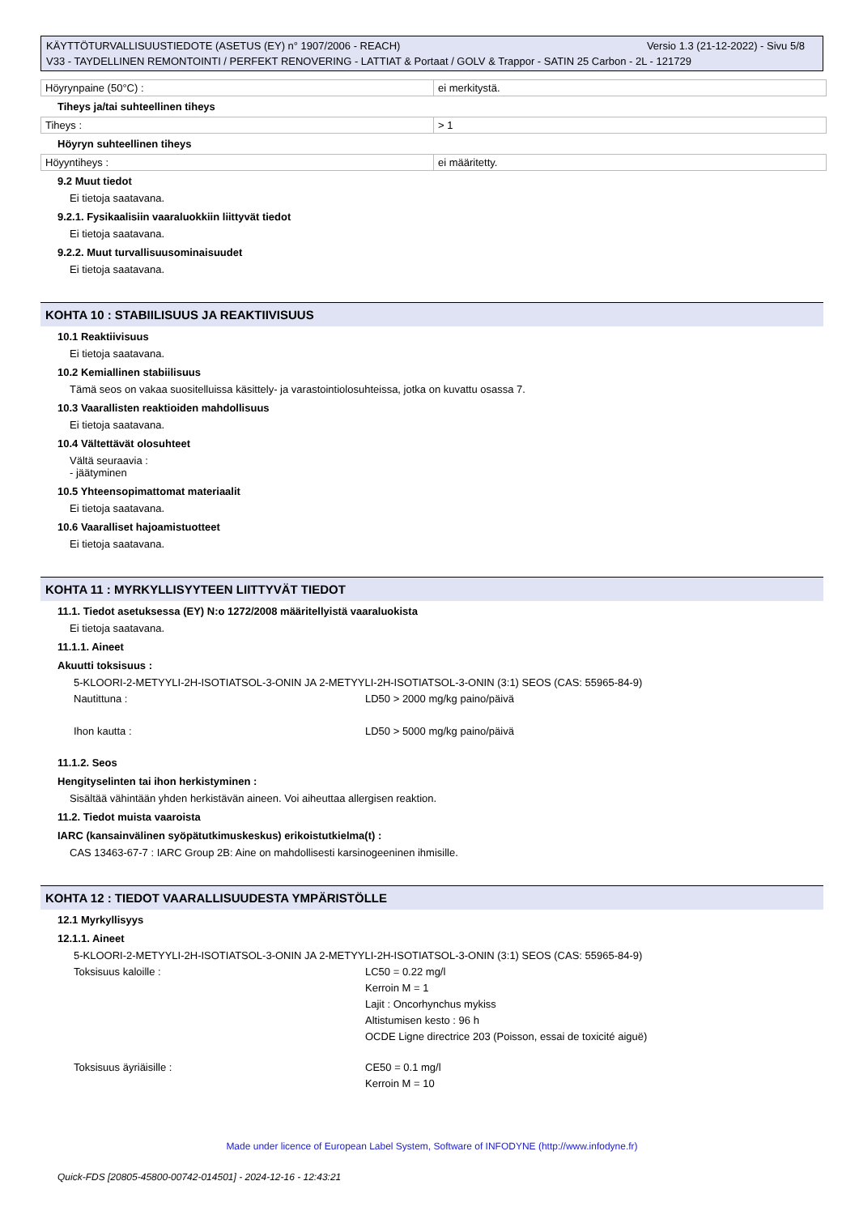Versio 1.3 (21-12-2022) - Sivu 5/8 KÄYTTÖTURVALLISUUSTIEDOTE (ASETUS (EY) n° 1907/2006 - REACH)
V33 - TAYDELLINEN REMONTOINTI / PERFEKT RENOVERING - LATTIAT & Portaat / GOLV & Trappor - SATIN 25 Carbon - 2L - 121729
| Höyrynpaine (50°C) : | ei merkitystä. |
Tiheys ja/tai suhteellinen tiheys
| Tiheys : | > 1 |
Höyryn suhteellinen tiheys
| Höyyntiheys : | ei määritetty. |
9.2 Muut tiedot
Ei tietoja saatavana.
9.2.1. Fysikaalisiin vaaraluokkiin liittyvät tiedot
Ei tietoja saatavana.
9.2.2. Muut turvallisuusominaisuudet
Ei tietoja saatavana.
KOHTA 10 : STABIILISUUS JA REAKTIIVISUUS
10.1 Reaktiivisuus
Ei tietoja saatavana.
10.2 Kemiallinen stabiilisuus
Tämä seos on vakaa suositelluissa käsittely- ja varastointiolosuhteissa, jotka on kuvattu osassa 7.
10.3 Vaarallisten reaktioiden mahdollisuus
Ei tietoja saatavana.
10.4 Vältettävät olosuhteet
Vältä seuraavia :
- jäätyminen
10.5 Yhteensopimattomat materiaalit
Ei tietoja saatavana.
10.6 Vaaralliset hajoamistuotteet
Ei tietoja saatavana.
KOHTA 11 : MYRKYLLISYYTEEN LIITTYVÄT TIEDOT
11.1. Tiedot asetuksessa (EY) N:o 1272/2008 määritellyistä vaaraluokista
Ei tietoja saatavana.
11.1.1. Aineet
Akuutti toksisuus :
5-KLOORI-2-METYYLI-2H-ISOTIATSOL-3-ONIN JA 2-METYYLI-2H-ISOTIATSOL-3-ONIN (3:1) SEOS (CAS: 55965-84-9)
Nautittuna :
LD50 > 2000 mg/kg paino/päivä
Ihon kautta :
LD50 > 5000 mg/kg paino/päivä
11.1.2. Seos
Hengityselinten tai ihon herkistyminen :
Sisältää vähintään yhden herkistävän aineen. Voi aiheuttaa allergisen reaktion.
11.2. Tiedot muista vaaroista
IARC (kansainvälinen syöpätutkimuskeskus) erikoistutkielma(t) :
CAS 13463-67-7 : IARC Group 2B: Aine on mahdollisesti karsinogeeninen ihmisille.
KOHTA 12 : TIEDOT VAARALLISUUDESTA YMPÄRISTÖLLE
12.1 Myrkyllisyys
12.1.1. Aineet
5-KLOORI-2-METYYLI-2H-ISOTIATSOL-3-ONIN JA 2-METYYLI-2H-ISOTIATSOL-3-ONIN (3:1) SEOS (CAS: 55965-84-9)
Toksisuus kaloille :
LC50 = 0.22 mg/l
Kerroin M = 1
Lajit : Oncorhynchus mykiss
Altistumisen kesto : 96 h
OCDE Ligne directrice 203 (Poisson, essai de toxicité aiguë)
Toksisuus äyriäisille :
CE50 = 0.1 mg/l
Kerroin M = 10
Made under licence of European Label System, Software of INFODYNE (http://www.infodyne.fr)
Quick-FDS [20805-45800-00742-014501] - 2024-12-16 - 12:43:21